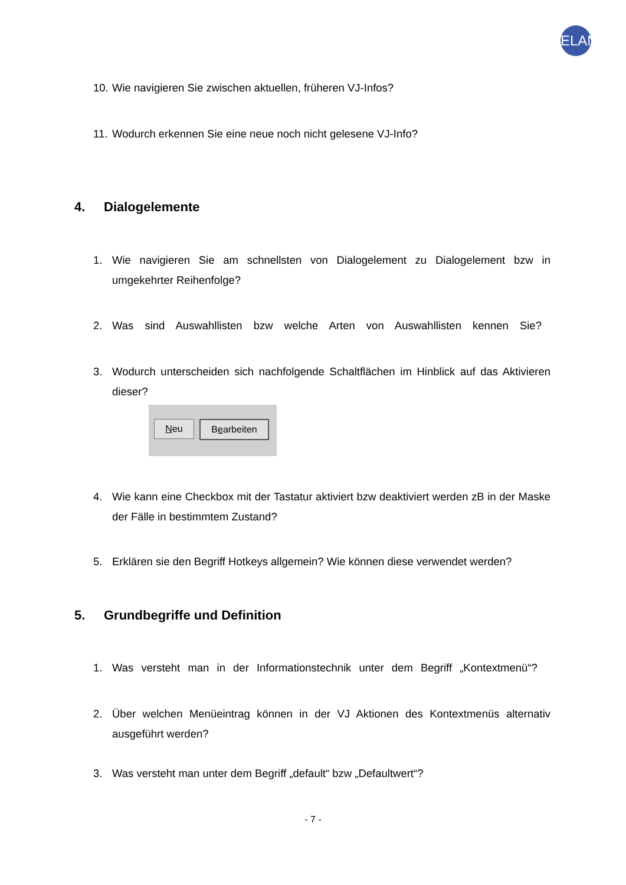ELAN
10. Wie navigieren Sie zwischen aktuellen, früheren VJ-Infos?
11. Wodurch erkennen Sie eine neue noch nicht gelesene VJ-Info?
4. Dialogelemente
1. Wie navigieren Sie am schnellsten von Dialogelement zu Dialogelement bzw in umgekehrter Reihenfolge?
2. Was sind Auswahllisten bzw welche Arten von Auswahllisten kennen Sie?
3. Wodurch unterscheiden sich nachfolgende Schaltflächen im Hinblick auf das Aktivieren dieser?
Neu Bearbeiten
4. Wie kann eine Checkbox mit der Tastatur aktiviert bzw deaktiviert werden zB in der Maske der Fälle in bestimmtem Zustand?
5. Erklären sie den Begriff Hotkeys allgemein? Wie können diese verwendet werden?
5. Grundbegriffe und Definition
1. Was versteht man in der Informationstechnik unter dem Begriff „Kontextmenü“?
2. Über welchen Menüeintrag können in der VJ Aktionen des Kontextmenüs alternativ ausgeführt werden?
3. Was versteht man unter dem Begriff „default“ bzw „Defaultwert“?
- 7 -